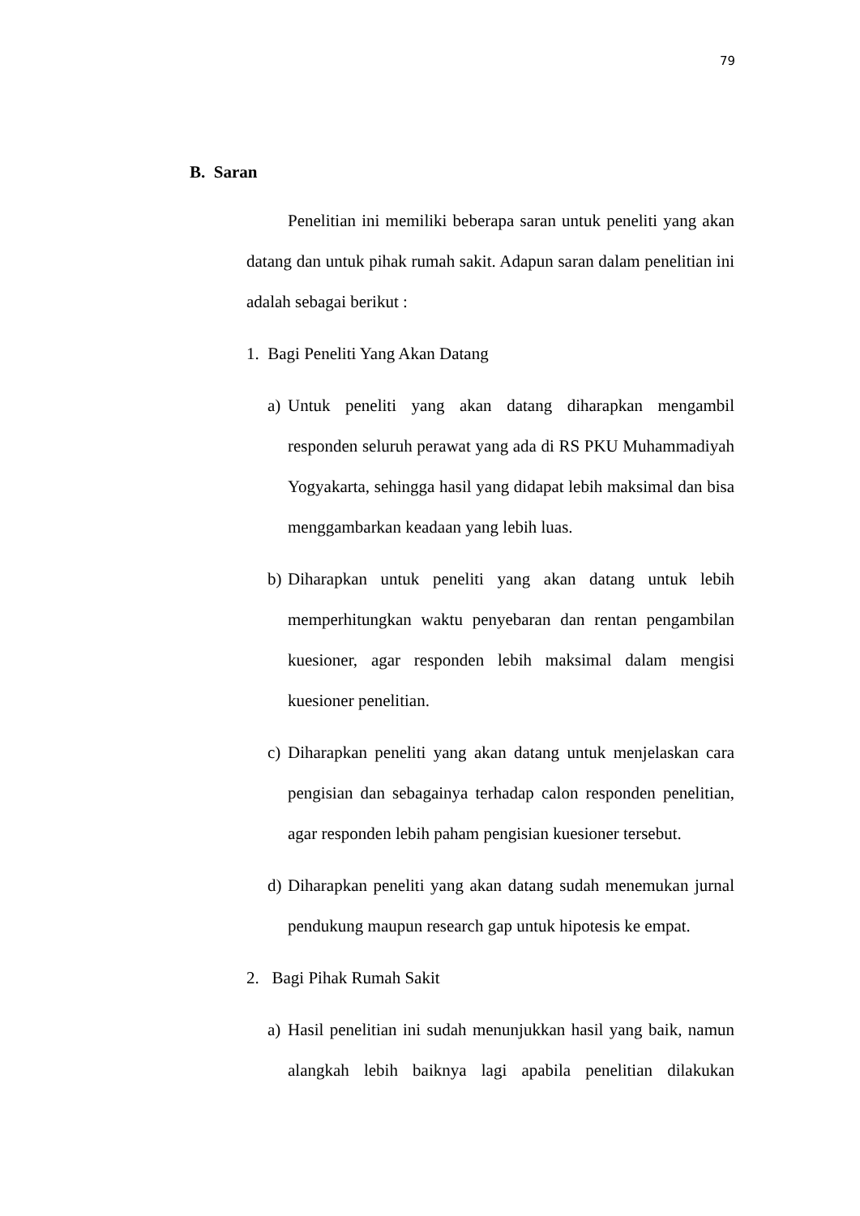79
B. Saran
Penelitian ini memiliki beberapa saran untuk peneliti yang akan datang dan untuk pihak rumah sakit. Adapun saran dalam penelitian ini adalah sebagai berikut :
1. Bagi Peneliti Yang Akan Datang
a)
Untuk peneliti yang akan datang diharapkan mengambil responden seluruh perawat yang ada di RS PKU Muhammadiyah Yogyakarta, sehingga hasil yang didapat lebih maksimal dan bisa menggambarkan keadaan yang lebih luas.
b)
Diharapkan untuk peneliti yang akan datang untuk lebih memperhitungkan waktu penyebaran dan rentan pengambilan kuesioner, agar responden lebih maksimal dalam mengisi kuesioner penelitian.
c)
Diharapkan peneliti yang akan datang untuk menjelaskan cara pengisian dan sebagainya terhadap calon responden penelitian, agar responden lebih paham pengisian kuesioner tersebut.
d)
Diharapkan peneliti yang akan datang sudah menemukan jurnal pendukung maupun research gap untuk hipotesis ke empat.
2. Bagi Pihak Rumah Sakit
a)
Hasil penelitian ini sudah menunjukkan hasil yang baik, namun alangkah lebih baiknya lagi apabila penelitian dilakukan